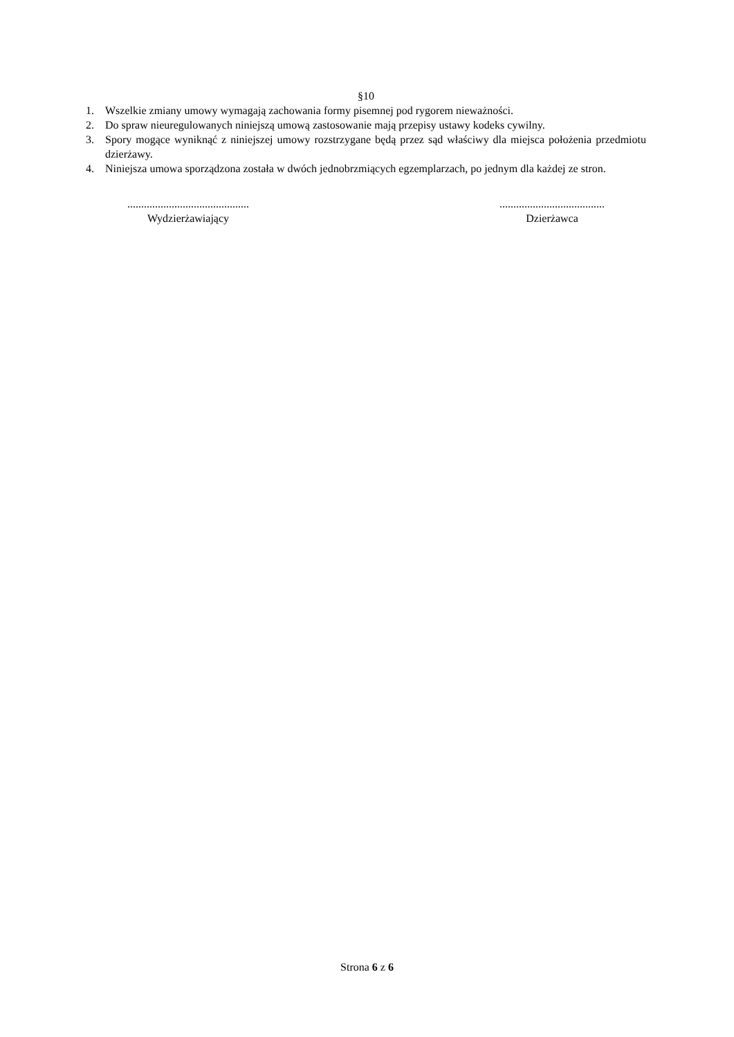§10
1. Wszelkie zmiany umowy wymagają zachowania formy pisemnej pod rygorem nieważności.
2. Do spraw nieuregulowanych niniejszą umową zastosowanie mają przepisy ustawy kodeks cywilny.
3. Spory mogące wyniknąć z niniejszej umowy rozstrzygane będą przez sąd właściwy dla miejsca położenia przedmiotu dzierżawy.
4. Niniejsza umowa sporządzona została w dwóch jednobrzmiących egzemplarzach, po jednym dla każdej ze stron.
............................................
Wydzierżawiający
......................................
Dzierżawca
Strona 6 z 6